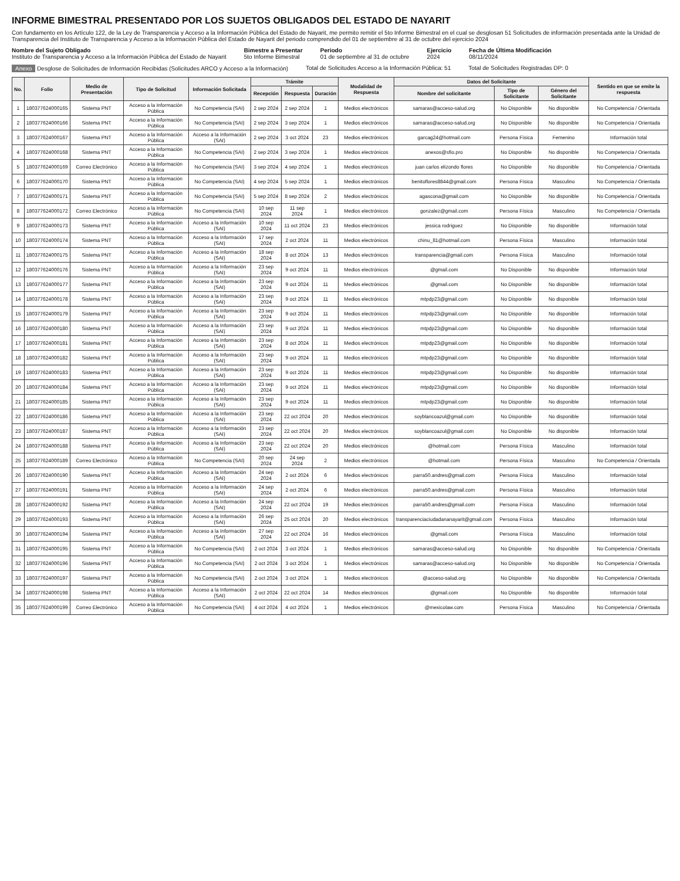INFORME BIMESTRAL PRESENTADO POR LOS SUJETOS OBLIGADOS DEL ESTADO DE NAYARIT
Con fundamento en los Artículo 122, de la Ley de Transparencia y Acceso a la Información Pública del Estado de Nayarit, me permito remitir el 5to Informe Bimestral en el cual se desglosan 51 Solicitudes de información presentada ante la Unidad de Transparencia del Instituto de Transparencia y Acceso a la Información Pública del Estado de Nayarit del periodo comprendido del 01 de septiembre al 31 de octubre del ejercicio 2024
Nombre del Sujeto Obligado
Instituto de Transparencia y Acceso a la Información Pública del Estado de Nayarit
Bimestre a Presentar
5to Informe Bimestral
Periodo
01 de septiembre al 31 de octubre
Ejercicio
2024
Fecha de Última Modificación
08/11/2024
Anexo Desglose de Solicitudes de Información Recibidas (Solicitudes ARCO y Acceso a la Información)
Total de Solicitudes Acceso a la Información Pública: 51
Total de Solicitudes Registradas DP: 0
| No. | Folio | Medio de Presentación | Tipo de Solicitud | Información Solicitada | Trámite | | | Modalidad de Respuesta | Datos del Solicitante | | | Sentido en que se emite la respuesta |
| --- | --- | --- | --- | --- | --- | --- | --- | --- | --- | --- | --- | --- |
| | | | | | Recepción | Respuesta | Duración | | Nombre del solicitante | Tipo de Solicitante | Género del Solicitante | |
| 1 | 180377624000165 | Sistema PNT | Acceso a la Información Pública | No Competencia (SAI) | 2 sep 2024 | 2 sep 2024 | 1 | Medios electrónicos | samaras@acceso-salud.org | No Disponible | No disponible | No Competencia / Orientada |
| 2 | 180377624000166 | Sistema PNT | Acceso a la Información Pública | No Competencia (SAI) | 2 sep 2024 | 3 sep 2024 | 1 | Medios electrónicos | samaras@acceso-salud.org | No Disponible | No disponible | No Competencia / Orientada |
| 3 | 180377624000167 | Sistema PNT | Acceso a la Información Pública | Acceso a la Información (SAI) | 2 sep 2024 | 3 oct 2024 | 23 | Medios electrónicos | garcag24@hotmail.com | Persona Física | Femenino | Información total |
| 4 | 180377624000168 | Sistema PNT | Acceso a la Información Pública | No Competencia (SAI) | 2 sep 2024 | 3 sep 2024 | 1 | Medios electrónicos | anexos@sfio.pro | No Disponible | No disponible | No Competencia / Orientada |
| 5 | 180377624000169 | Correo Electrónico | Acceso a la Información Pública | No Competencia (SAI) | 3 sep 2024 | 4 sep 2024 | 1 | Medios electrónicos | juan carlos elizondo flores | No Disponible | No disponible | No Competencia / Orientada |
| 6 | 180377624000170 | Sistema PNT | Acceso a la Información Pública | No Competencia (SAI) | 4 sep 2024 | 5 sep 2024 | 1 | Medios electrónicos | benitoflores8844@gmail.com | Persona Física | Masculino | No Competencia / Orientada |
| 7 | 180377624000171 | Sistema PNT | Acceso a la Información Pública | No Competencia (SAI) | 5 sep 2024 | 8 sep 2024 | 2 | Medios electrónicos | agascona@gmail.com | No Disponible | No disponible | No Competencia / Orientada |
| 8 | 180377624000172 | Correo Electrónico | Acceso a la Información Pública | No Competencia (SAI) | 10 sep 2024 | 11 sep 2024 | 1 | Medios electrónicos | gonzalez@gmail.com | Persona Física | Masculino | No Competencia / Orientada |
| 9 | 180377624000173 | Sistema PNT | Acceso a la Información Pública | Acceso a la Información (SAI) | 10 sep 2024 | 11 oct 2024 | 23 | Medios electrónicos | jessica rodriguez | No Disponible | No disponible | Información total |
| 10 | 180377624000174 | Sistema PNT | Acceso a la Información Pública | Acceso a la Información (SAI) | 17 sep 2024 | 2 oct 2024 | 11 | Medios electrónicos | chinu_81@hotmail.com | Persona Física | Masculino | Información total |
| 11 | 180377624000175 | Sistema PNT | Acceso a la Información Pública | Acceso a la Información (SAI) | 18 sep 2024 | 8 oct 2024 | 13 | Medios electrónicos | transparencia@gmail.com | Persona Física | Masculino | Información total |
| 12 | 180377624000176 | Sistema PNT | Acceso a la Información Pública | Acceso a la Información (SAI) | 23 sep 2024 | 9 oct 2024 | 11 | Medios electrónicos | @gmail.com | No Disponible | No disponible | Información total |
| 13 | 180377624000177 | Sistema PNT | Acceso a la Información Pública | Acceso a la Información (SAI) | 23 sep 2024 | 9 oct 2024 | 11 | Medios electrónicos | @gmail.com | No Disponible | No disponible | Información total |
| 14 | 180377624000178 | Sistema PNT | Acceso a la Información Pública | Acceso a la Información (SAI) | 23 sep 2024 | 9 oct 2024 | 11 | Medios electrónicos | mtpdp23@gmail.com | No Disponible | No disponible | Información total |
| 15 | 180377624000179 | Sistema PNT | Acceso a la Información Pública | Acceso a la Información (SAI) | 23 sep 2024 | 9 oct 2024 | 11 | Medios electrónicos | mtpdp23@gmail.com | No Disponible | No disponible | Información total |
| 16 | 180377624000180 | Sistema PNT | Acceso a la Información Pública | Acceso a la Información (SAI) | 23 sep 2024 | 9 oct 2024 | 11 | Medios electrónicos | mtpdp23@gmail.com | No Disponible | No disponible | Información total |
| 17 | 180377624000181 | Sistema PNT | Acceso a la Información Pública | Acceso a la Información (SAI) | 23 sep 2024 | 8 oct 2024 | 11 | Medios electrónicos | mtpdp23@gmail.com | No Disponible | No disponible | Información total |
| 18 | 180377624000182 | Sistema PNT | Acceso a la Información Pública | Acceso a la Información (SAI) | 23 sep 2024 | 9 oct 2024 | 11 | Medios electrónicos | mtpdp23@gmail.com | No Disponible | No disponible | Información total |
| 19 | 180377624000183 | Sistema PNT | Acceso a la Información Pública | Acceso a la Información (SAI) | 23 sep 2024 | 9 oct 2024 | 11 | Medios electrónicos | mtpdp23@gmail.com | No Disponible | No disponible | Información total |
| 20 | 180377624000184 | Sistema PNT | Acceso a la Información Pública | Acceso a la Información (SAI) | 23 sep 2024 | 9 oct 2024 | 11 | Medios electrónicos | mtpdp23@gmail.com | No Disponible | No disponible | Información total |
| 21 | 180377624000185 | Sistema PNT | Acceso a la Información Pública | Acceso a la Información (SAI) | 23 sep 2024 | 9 oct 2024 | 11 | Medios electrónicos | mtpdp23@gmail.com | No Disponible | No disponible | Información total |
| 22 | 180377624000186 | Sistema PNT | Acceso a la Información Pública | Acceso a la Información (SAI) | 23 sep 2024 | 22 oct 2024 | 20 | Medios electrónicos | soyblancoazul@gmail.com | No Disponible | No disponible | Información total |
| 23 | 180377624000187 | Sistema PNT | Acceso a la Información Pública | Acceso a la Información (SAI) | 23 sep 2024 | 22 oct 2024 | 20 | Medios electrónicos | soyblancoazul@gmail.com | No Disponible | No disponible | Información total |
| 24 | 180377624000188 | Sistema PNT | Acceso a la Información Pública | Acceso a la Información (SAI) | 23 sep 2024 | 22 oct 2024 | 20 | Medios electrónicos | @hotmail.com | Persona Física | Masculino | Información total |
| 25 | 180377624000189 | Correo Electrónico | Acceso a la Información Pública | No Competencia (SAI) | 20 sep 2024 | 24 sep 2024 | 2 | Medios electrónicos | @hotmail.com | Persona Física | Masculino | No Competencia / Orientada |
| 26 | 180377624000190 | Sistema PNT | Acceso a la Información Pública | Acceso a la Información (SAI) | 24 sep 2024 | 2 oct 2024 | 6 | Medios electrónicos | parra50.andres@gmail.com | Persona Física | Masculino | Información total |
| 27 | 180377624000191 | Sistema PNT | Acceso a la Información Pública | Acceso a la Información (SAI) | 24 sep 2024 | 2 oct 2024 | 6 | Medios electrónicos | parra50.andres@gmail.com | Persona Física | Masculino | Información total |
| 28 | 180377624000192 | Sistema PNT | Acceso a la Información Pública | Acceso a la Información (SAI) | 24 sep 2024 | 22 oct 2024 | 19 | Medios electrónicos | parra50.andres@gmail.com | Persona Física | Masculino | Información total |
| 29 | 180377624000193 | Sistema PNT | Acceso a la Información Pública | Acceso a la Información (SAI) | 26 sep 2024 | 25 oct 2024 | 20 | Medios electrónicos | transparenciaciudadananayarit@gmail.com | Persona Física | Masculino | Información total |
| 30 | 180377624000194 | Sistema PNT | Acceso a la Información Pública | Acceso a la Información (SAI) | 27 sep 2024 | 22 oct 2024 | 16 | Medios electrónicos | @gmail.com | Persona Física | Masculino | Información total |
| 31 | 180377624000195 | Sistema PNT | Acceso a la Información Pública | No Competencia (SAI) | 2 oct 2024 | 3 oct 2024 | 1 | Medios electrónicos | samaras@acceso-salud.org | No Disponible | No disponible | No Competencia / Orientada |
| 32 | 180377624000196 | Sistema PNT | Acceso a la Información Pública | No Competencia (SAI) | 2 oct 2024 | 3 oct 2024 | 1 | Medios electrónicos | samaras@acceso-salud.org | No Disponible | No disponible | No Competencia / Orientada |
| 33 | 180377624000197 | Sistema PNT | Acceso a la Información Pública | No Competencia (SAI) | 2 oct 2024 | 3 oct 2024 | 1 | Medios electrónicos | @acceso-salud.org | No Disponible | No disponible | No Competencia / Orientada |
| 34 | 180377624000198 | Sistema PNT | Acceso a la Información Pública | Acceso a la Información (SAI) | 2 oct 2024 | 22 oct 2024 | 14 | Medios electrónicos | @gmail.com | No Disponible | No disponible | Información total |
| 35 | 180377624000199 | Correo Electrónico | Acceso a la Información Pública | No Competencia (SAI) | 4 oct 2024 | 4 oct 2024 | 1 | Medios electrónicos | @mexicolaw.com | Persona Física | Masculino | No Competencia / Orientada |